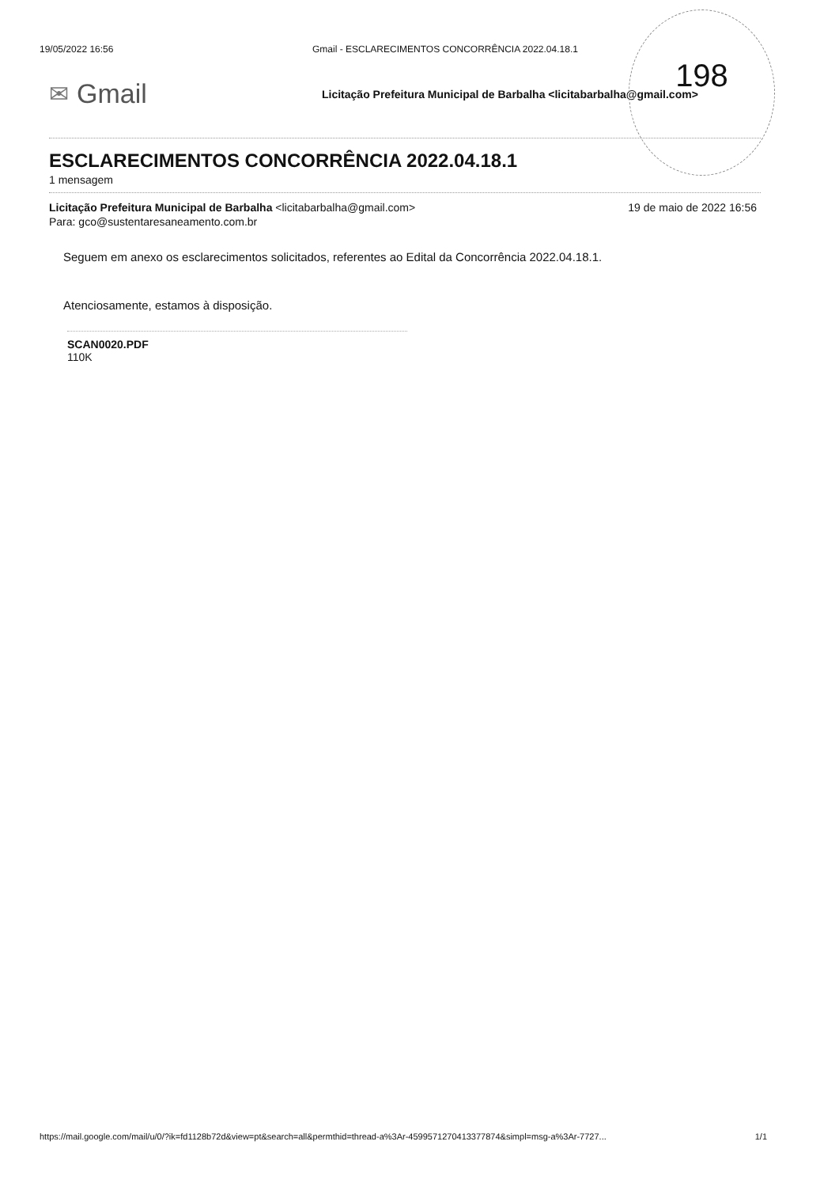198
19/05/2022 16:56 Gmail - ESCLARECIMENTOS CONCORRÊNCIA 2022.04.18.1
✉ Gmail Licitação Prefeitura Municipal de Barbalha <licitabarbalha@gmail.com>
ESCLARECIMENTOS CONCORRÊNCIA 2022.04.18.1
1 mensagem
Licitação Prefeitura Municipal de Barbalha <licitabarbalha@gmail.com> 19 de maio de 2022 16:56
Para: gco@sustentaresaneamento.com.br
Seguem em anexo os esclarecimentos solicitados, referentes ao Edital da Concorrência 2022.04.18.1.
Atenciosamente, estamos à disposição.
SCAN0020.PDF
110K
https://mail.google.com/mail/u/0/?ik=fd1128b72d&view=pt&search=all&permthid=thread-a%3Ar-4599571270413377874&simpl=msg-a%3Ar-7727... 1/1